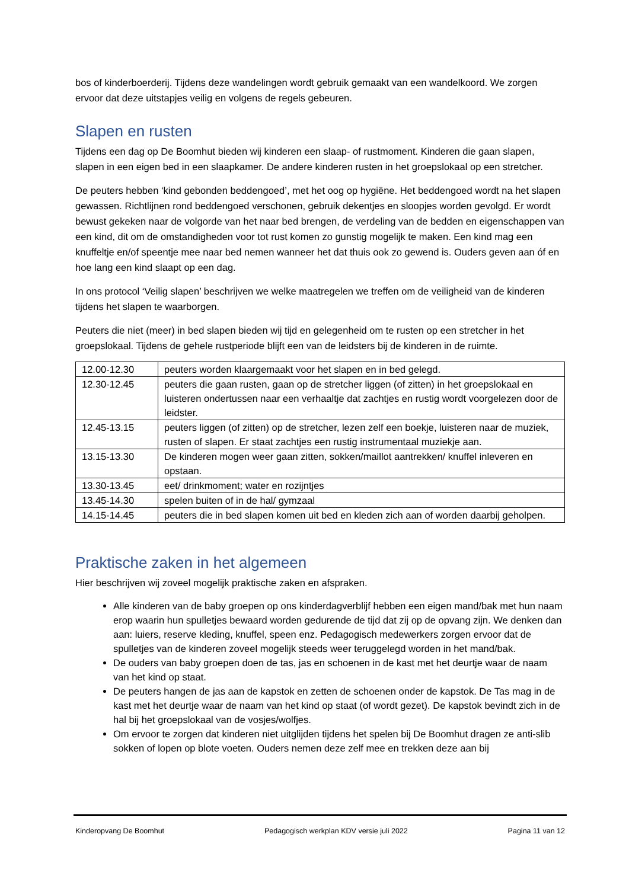bos of kinderboerderij. Tijdens deze wandelingen wordt gebruik gemaakt van een wandelkoord. We zorgen ervoor dat deze uitstapjes veilig en volgens de regels gebeuren.
Slapen en rusten
Tijdens een dag op De Boomhut bieden wij kinderen een slaap- of rustmoment. Kinderen die gaan slapen, slapen in een eigen bed in een slaapkamer. De andere kinderen rusten in het groepslokaal op een stretcher.
De peuters hebben ‘kind gebonden beddengoed’, met het oog op hygiëne. Het beddengoed wordt na het slapen gewassen. Richtlijnen rond beddengoed verschonen, gebruik dekentjes en sloopjes worden gevolgd. Er wordt bewust gekeken naar de volgorde van het naar bed brengen, de verdeling van de bedden en eigenschappen van een kind, dit om de omstandigheden voor tot rust komen zo gunstig mogelijk te maken. Een kind mag een knuffeltje en/of speentje mee naar bed nemen wanneer het dat thuis ook zo gewend is. Ouders geven aan óf en hoe lang een kind slaapt op een dag.
In ons protocol ‘Veilig slapen’ beschrijven we welke maatregelen we treffen om de veiligheid van de kinderen tijdens het slapen te waarborgen.
Peuters die niet (meer) in bed slapen bieden wij tijd en gelegenheid om te rusten op een stretcher in het groepslokaal. Tijdens de gehele rustperiode blijft een van de leidsters bij de kinderen in de ruimte.
| 12.00-12.30 | peuters worden klaargemaakt voor het slapen en in bed gelegd. |
| 12.30-12.45 | peuters die gaan rusten, gaan op de stretcher liggen (of zitten) in het groepslokaal en luisteren ondertussen naar een verhaaltje dat zachtjes en rustig wordt voorgelezen door de leidster. |
| 12.45-13.15 | peuters liggen (of zitten) op de stretcher, lezen zelf een boekje, luisteren naar de muziek, rusten of slapen. Er staat zachtjes een rustig instrumentaal muziekje aan. |
| 13.15-13.30 | De kinderen mogen weer gaan zitten, sokken/maillot aantrekken/ knuffel inleveren en opstaan. |
| 13.30-13.45 | eet/ drinkmoment; water en rozijntjes |
| 13.45-14.30 | spelen buiten of in de hal/ gymzaal |
| 14.15-14.45 | peuters die in bed slapen komen uit bed en kleden zich aan of worden daarbij geholpen. |
Praktische zaken in het algemeen
Hier beschrijven wij zoveel mogelijk praktische zaken en afspraken.
Alle kinderen van de baby groepen op ons kinderdagverblijf hebben een eigen mand/bak met hun naam erop waarin hun spulletjes bewaard worden gedurende de tijd dat zij op de opvang zijn. We denken dan aan: luiers, reserve kleding, knuffel, speen enz. Pedagogisch medewerkers zorgen ervoor dat de spulletjes van de kinderen zoveel mogelijk steeds weer teruggelegd worden in het mand/bak.
De ouders van baby groepen doen de tas, jas en schoenen in de kast met het deurtje waar de naam van het kind op staat.
De peuters hangen de jas aan de kapstok en zetten de schoenen onder de kapstok. De Tas mag in de kast met het deurtje waar de naam van het kind op staat (of wordt gezet). De kapstok bevindt zich in de hal bij het groepslokaal van de vosjes/wolfjes.
Om ervoor te zorgen dat kinderen niet uitglijden tijdens het spelen bij De Boomhut dragen ze anti-slib sokken of lopen op blote voeten. Ouders nemen deze zelf mee en trekken deze aan bij
Kinderopvang De Boomhut Pedagogisch werkplan KDV versie juli 2022 Pagina 11 van 12